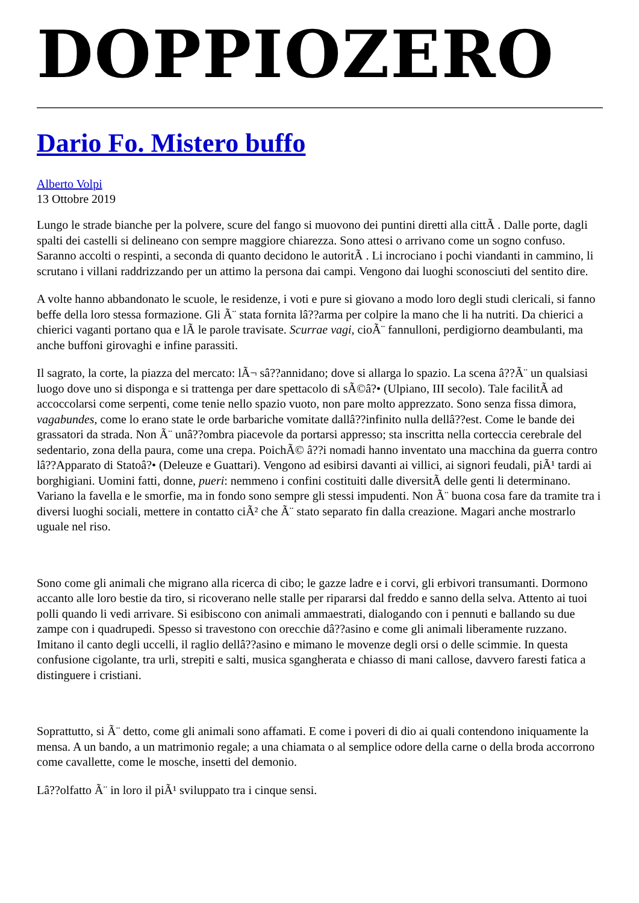DOPPIOZERO
Dario Fo. Mistero buffo
Alberto Volpi
13 Ottobre 2019
Lungo le strade bianche per la polvere, scure del fango si muovono dei puntini diretti alla cittÃ . Dalle porte, dagli spalti dei castelli si delineano con sempre maggiore chiarezza. Sono attesi o arrivano come un sogno confuso. Saranno accolti o respinti, a seconda di quanto decidono le autoritÃ . Li incrociano i pochi viandanti in cammino, li scrutano i villani raddrizzando per un attimo la persona dai campi. Vengono dai luoghi sconosciuti del sentito dire.
A volte hanno abbandonato le scuole, le residenze, i voti e pure si giovano a modo loro degli studi clericali, si fanno beffe della loro stessa formazione. Gli Ã¨ stata fornita lâ??arma per colpire la mano che li ha nutriti. Da chierici a chierici vaganti portano qua e lÃ le parole travisate. Scurrae vagi, cioÃ¨ fannulloni, perdigiorno deambulanti, ma anche buffoni girovaghi e infine parassiti.
Il sagrato, la corte, la piazza del mercato: lÃ¬ sâ??annidano; dove si allarga lo spazio. La scena â??Ã¨ un qualsiasi luogo dove uno si disponga e si trattenga per dare spettacolo di sÃ©â?• (Ulpiano, III secolo). Tale facilitÃ ad accoccolarsi come serpenti, come tenie nello spazio vuoto, non pare molto apprezzato. Sono senza fissa dimora, vagabundes, come lo erano state le orde barbariche vomitate dallâ??infinito nulla dellâ??est. Come le bande dei grassatori da strada. Non Ã¨ unâ??ombra piacevole da portarsi appresso; sta inscritta nella corteccia cerebrale del sedentario, zona della paura, come una crepa. PoichÃ© â??i nomadi hanno inventato una macchina da guerra contro lâ??Apparato di Statoâ?• (Deleuze e Guattari). Vengono ad esibirsi davanti ai villici, ai signori feudali, piÃ¹ tardi ai borghigiani. Uomini fatti, donne, pueri: nemmeno i confini costituiti dalle diversitÃ delle genti li determinano. Variano la favella e le smorfie, ma in fondo sono sempre gli stessi impudenti. Non Ã¨ buona cosa fare da tramite tra i diversi luoghi sociali, mettere in contatto ciÃ² che Ã¨ stato separato fin dalla creazione. Magari anche mostrarlo uguale nel riso.
Sono come gli animali che migrano alla ricerca di cibo; le gazze ladre e i corvi, gli erbivori transumanti. Dormono accanto alle loro bestie da tiro, si ricoverano nelle stalle per ripararsi dal freddo e sanno della selva. Attento ai tuoi polli quando li vedi arrivare. Si esibiscono con animali ammaestrati, dialogando con i pennuti e ballando su due zampe con i quadrupedi. Spesso si travestono con orecchie dâ??asino e come gli animali liberamente ruzzano. Imitano il canto degli uccelli, il raglio dellâ??asino e mimano le movenze degli orsi o delle scimmie. In questa confusione cigolante, tra urli, strepiti e salti, musica sgangherata e chiasso di mani callose, davvero faresti fatica a distinguere i cristiani.
Soprattutto, si Ã¨ detto, come gli animali sono affamati. E come i poveri di dio ai quali contendono iniquamente la mensa. A un bando, a un matrimonio regale; a una chiamata o al semplice odore della carne o della broda accorrono come cavallette, come le mosche, insetti del demonio.
Lâ??olfatto Ã¨ in loro il piÃ¹ sviluppato tra i cinque sensi.